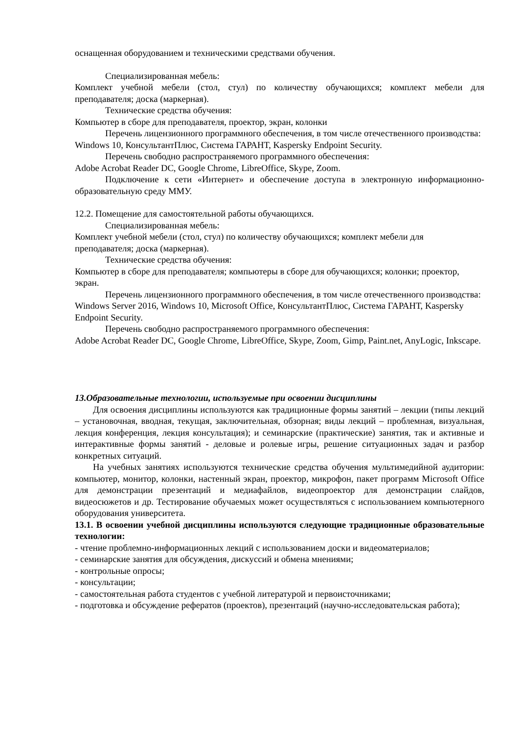оснащенная оборудованием и техническими средствами обучения.
Специализированная мебель:
Комплект учебной мебели (стол, стул) по количеству обучающихся; комплект мебели для преподавателя; доска (маркерная).
Технические средства обучения:
Компьютер в сборе для преподавателя, проектор, экран, колонки
Перечень лицензионного программного обеспечения, в том числе отечественного производства:
Windows 10, КонсультантПлюс, Система ГАРАНТ, Kaspersky Endpoint Security.
Перечень свободно распространяемого программного обеспечения:
Adobe Acrobat Reader DC, Google Chrome, LibreOffice, Skype, Zoom.
Подключение к сети «Интернет» и обеспечение доступа в электронную информационно-образовательную среду ММУ.
12.2. Помещение для самостоятельной работы обучающихся.
Специализированная мебель:
Комплект учебной мебели (стол, стул) по количеству обучающихся; комплект мебели для преподавателя; доска (маркерная).
Технические средства обучения:
Компьютер в сборе для преподавателя; компьютеры в сборе для обучающихся; колонки; проектор, экран.
Перечень лицензионного программного обеспечения, в том числе отечественного производства:
Windows Server 2016, Windows 10, Microsoft Office, КонсультантПлюс, Система ГАРАНТ, Kaspersky Endpoint Security.
Перечень свободно распространяемого программного обеспечения:
Adobe Acrobat Reader DC, Google Chrome, LibreOffice, Skype, Zoom, Gimp, Paint.net, AnyLogic, Inkscape.
13.Образовательные технологии, используемые при освоении дисциплины
Для освоения дисциплины используются как традиционные формы занятий – лекции (типы лекций – установочная, вводная, текущая, заключительная, обзорная; виды лекций – проблемная, визуальная, лекция конференция, лекция консультация); и семинарские (практические) занятия, так и активные и интерактивные формы занятий - деловые и ролевые игры, решение ситуационных задач и разбор конкретных ситуаций.
На учебных занятиях используются технические средства обучения мультимедийной аудитории: компьютер, монитор, колонки, настенный экран, проектор, микрофон, пакет программ Microsoft Office для демонстрации презентаций и медиафайлов, видеопроектор для демонстрации слайдов, видеосюжетов и др. Тестирование обучаемых может осуществляться с использованием компьютерного оборудования университета.
13.1. В освоении учебной дисциплины используются следующие традиционные образовательные технологии:
- чтение проблемно-информационных лекций с использованием доски и видеоматериалов;
- семинарские занятия для обсуждения, дискуссий и обмена мнениями;
- контрольные опросы;
- консультации;
- самостоятельная работа студентов с учебной литературой и первоисточниками;
- подготовка и обсуждение рефератов (проектов), презентаций (научно-исследовательская работа);